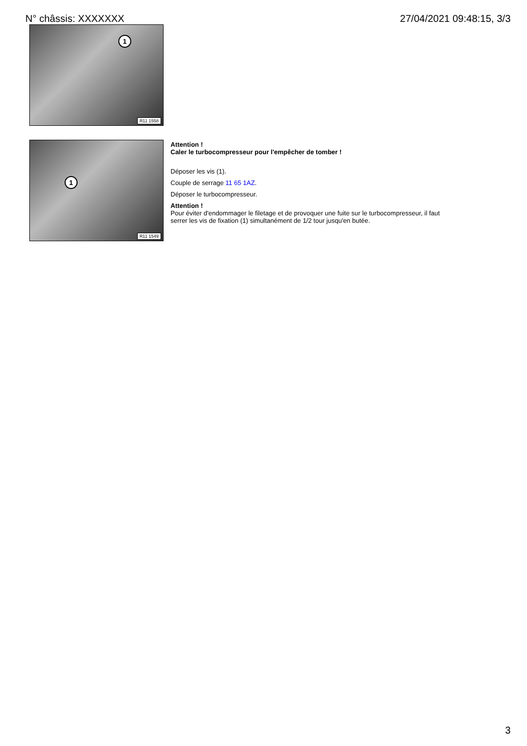N° châssis: XXXXXXX 27/04/2021 09:48:15, 3/3
1
R11 1558
1
R11 1549
Attention !
Caler le turbocompresseur pour l'empêcher de tomber !
Déposer les vis (1).
Couple de serrage 11 65 1AZ.
Déposer le turbocompresseur.
Attention !
Pour éviter d'endommager le filetage et de provoquer une fuite sur le turbocompresseur, il faut
serrer les vis de fixation (1) simultanément de 1/2 tour jusqu'en butée.
3